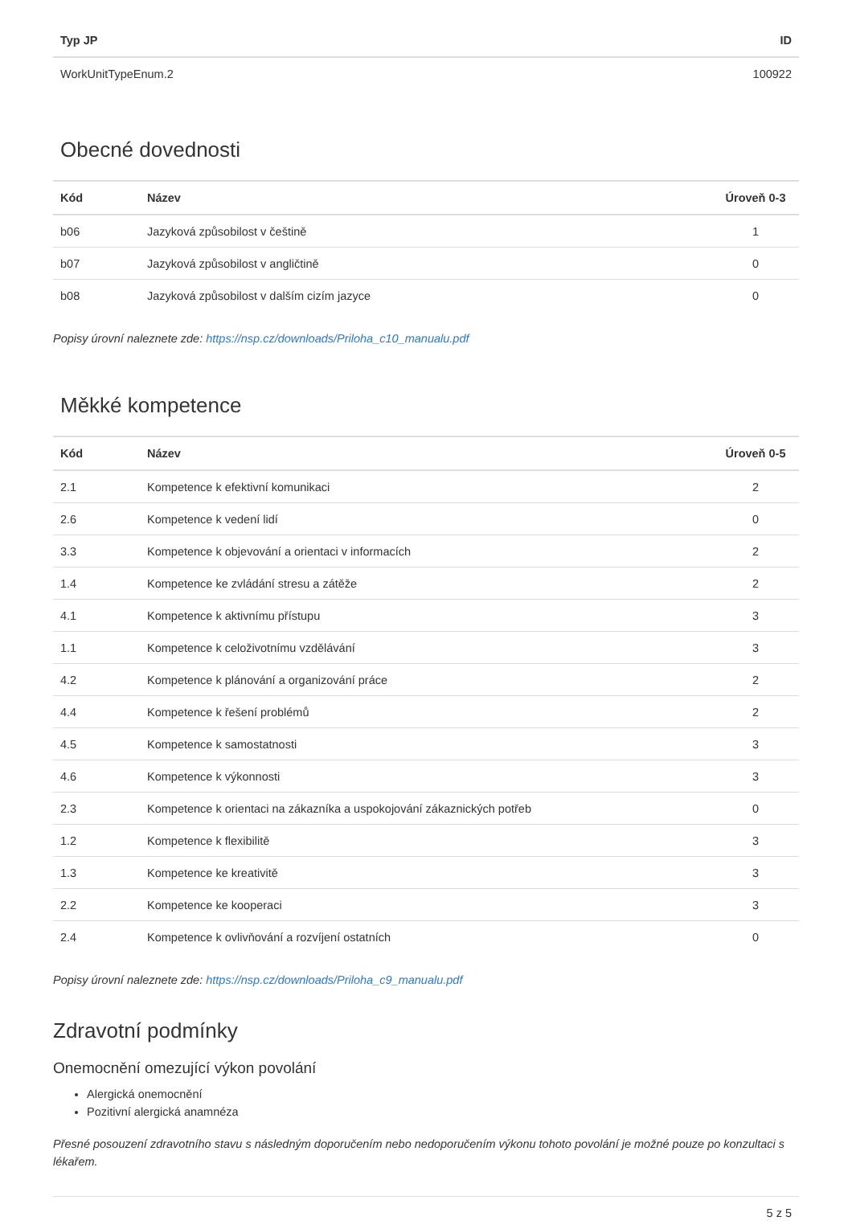| Typ JP | ID |
| --- | --- |
| WorkUnitTypeEnum.2 | 100922 |
Obecné dovednosti
| Kód | Název | Úroveň 0-3 |
| --- | --- | --- |
| b06 | Jazyková způsobilost v češtině | 1 |
| b07 | Jazyková způsobilost v angličtině | 0 |
| b08 | Jazyková způsobilost v dalším cizím jazyce | 0 |
Popisy úrovní naleznete zde: https://nsp.cz/downloads/Priloha_c10_manualu.pdf
Měkké kompetence
| Kód | Název | Úroveň 0-5 |
| --- | --- | --- |
| 2.1 | Kompetence k efektivní komunikaci | 2 |
| 2.6 | Kompetence k vedení lidí | 0 |
| 3.3 | Kompetence k objevování a orientaci v informacích | 2 |
| 1.4 | Kompetence ke zvládání stresu a zátěže | 2 |
| 4.1 | Kompetence k aktivnímu přístupu | 3 |
| 1.1 | Kompetence k celoživotnímu vzdělávání | 3 |
| 4.2 | Kompetence k plánování a organizování práce | 2 |
| 4.4 | Kompetence k řešení problémů | 2 |
| 4.5 | Kompetence k samostatnosti | 3 |
| 4.6 | Kompetence k výkonnosti | 3 |
| 2.3 | Kompetence k orientaci na zákazníka a uspokojování zákaznických potřeb | 0 |
| 1.2 | Kompetence k flexibilitě | 3 |
| 1.3 | Kompetence ke kreativitě | 3 |
| 2.2 | Kompetence ke kooperaci | 3 |
| 2.4 | Kompetence k ovlivňování a rozvíjení ostatních | 0 |
Popisy úrovní naleznete zde: https://nsp.cz/downloads/Priloha_c9_manualu.pdf
Zdravotní podmínky
Onemocnění omezující výkon povolání
Alergická onemocnění
Pozitivní alergická anamnéza
Přesné posouzení zdravotního stavu s následným doporučením nebo nedoporučením výkonu tohoto povolání je možné pouze po konzultaci s lékařem.
5 z 5